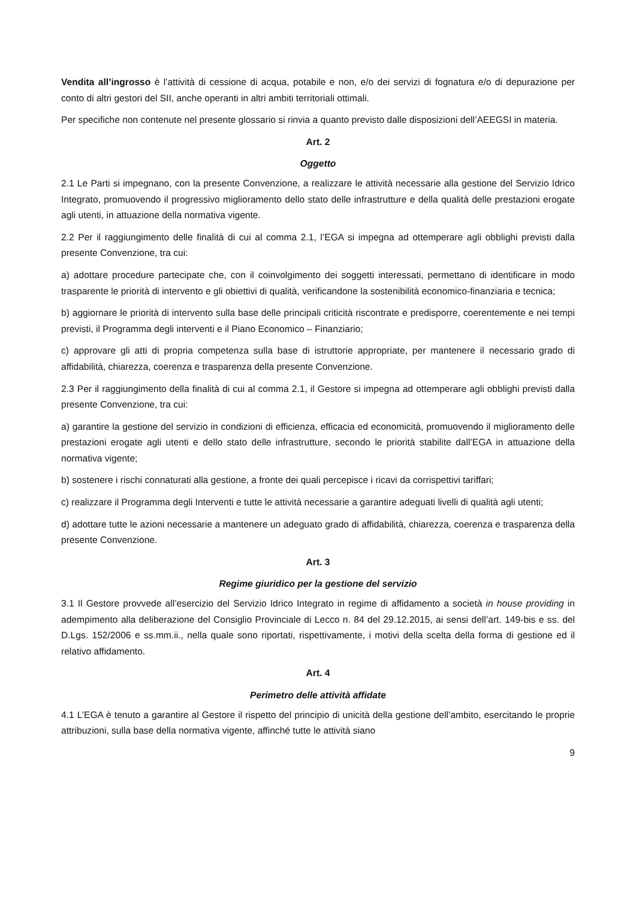Vendita all’ingrosso è l’attività di cessione di acqua, potabile e non, e/o dei servizi di fognatura e/o di depurazione per conto di altri gestori del SII, anche operanti in altri ambiti territoriali ottimali.
Per specifiche non contenute nel presente glossario si rinvia a quanto previsto dalle disposizioni dell’AEEGSI in materia.
Art. 2
Oggetto
2.1 Le Parti si impegnano, con la presente Convenzione, a realizzare le attività necessarie alla gestione del Servizio Idrico Integrato, promuovendo il progressivo miglioramento dello stato delle infrastrutture e della qualità delle prestazioni erogate agli utenti, in attuazione della normativa vigente.
2.2 Per il raggiungimento delle finalità di cui al comma 2.1, l’EGA si impegna ad ottemperare agli obblighi previsti dalla presente Convenzione, tra cui:
a) adottare procedure partecipate che, con il coinvolgimento dei soggetti interessati, permettano di identificare in modo trasparente le priorità di intervento e gli obiettivi di qualità, verificandone la sostenibilità economico-finanziaria e tecnica;
b) aggiornare le priorità di intervento sulla base delle principali criticità riscontrate e predisporre, coerentemente e nei tempi previsti, il Programma degli interventi e il Piano Economico – Finanziario;
c) approvare gli atti di propria competenza sulla base di istruttorie appropriate, per mantenere il necessario grado di affidabilità, chiarezza, coerenza e trasparenza della presente Convenzione.
2.3 Per il raggiungimento della finalità di cui al comma 2.1, il Gestore si impegna ad ottemperare agli obblighi previsti dalla presente Convenzione, tra cui:
a) garantire la gestione del servizio in condizioni di efficienza, efficacia ed economicità, promuovendo il miglioramento delle prestazioni erogate agli utenti e dello stato delle infrastrutture, secondo le priorità stabilite dall’EGA in attuazione della normativa vigente;
b) sostenere i rischi connaturati alla gestione, a fronte dei quali percepisce i ricavi da corrispettivi tariffari;
c) realizzare il Programma degli Interventi e tutte le attività necessarie a garantire adeguati livelli di qualità agli utenti;
d) adottare tutte le azioni necessarie a mantenere un adeguato grado di affidabilità, chiarezza, coerenza e trasparenza della presente Convenzione.
Art. 3
Regime giuridico per la gestione del servizio
3.1 Il Gestore provvede all’esercizio del Servizio Idrico Integrato in regime di affidamento a società in house providing in adempimento alla deliberazione del Consiglio Provinciale di Lecco n. 84 del 29.12.2015, ai sensi dell’art. 149-bis e ss. del D.Lgs. 152/2006 e ss.mm.ii., nella quale sono riportati, rispettivamente, i motivi della scelta della forma di gestione ed il relativo affidamento.
Art. 4
Perimetro delle attività affidate
4.1 L’EGA è tenuto a garantire al Gestore il rispetto del principio di unicità della gestione dell’ambito, esercitando le proprie attribuzioni, sulla base della normativa vigente, affinché tutte le attività siano
9